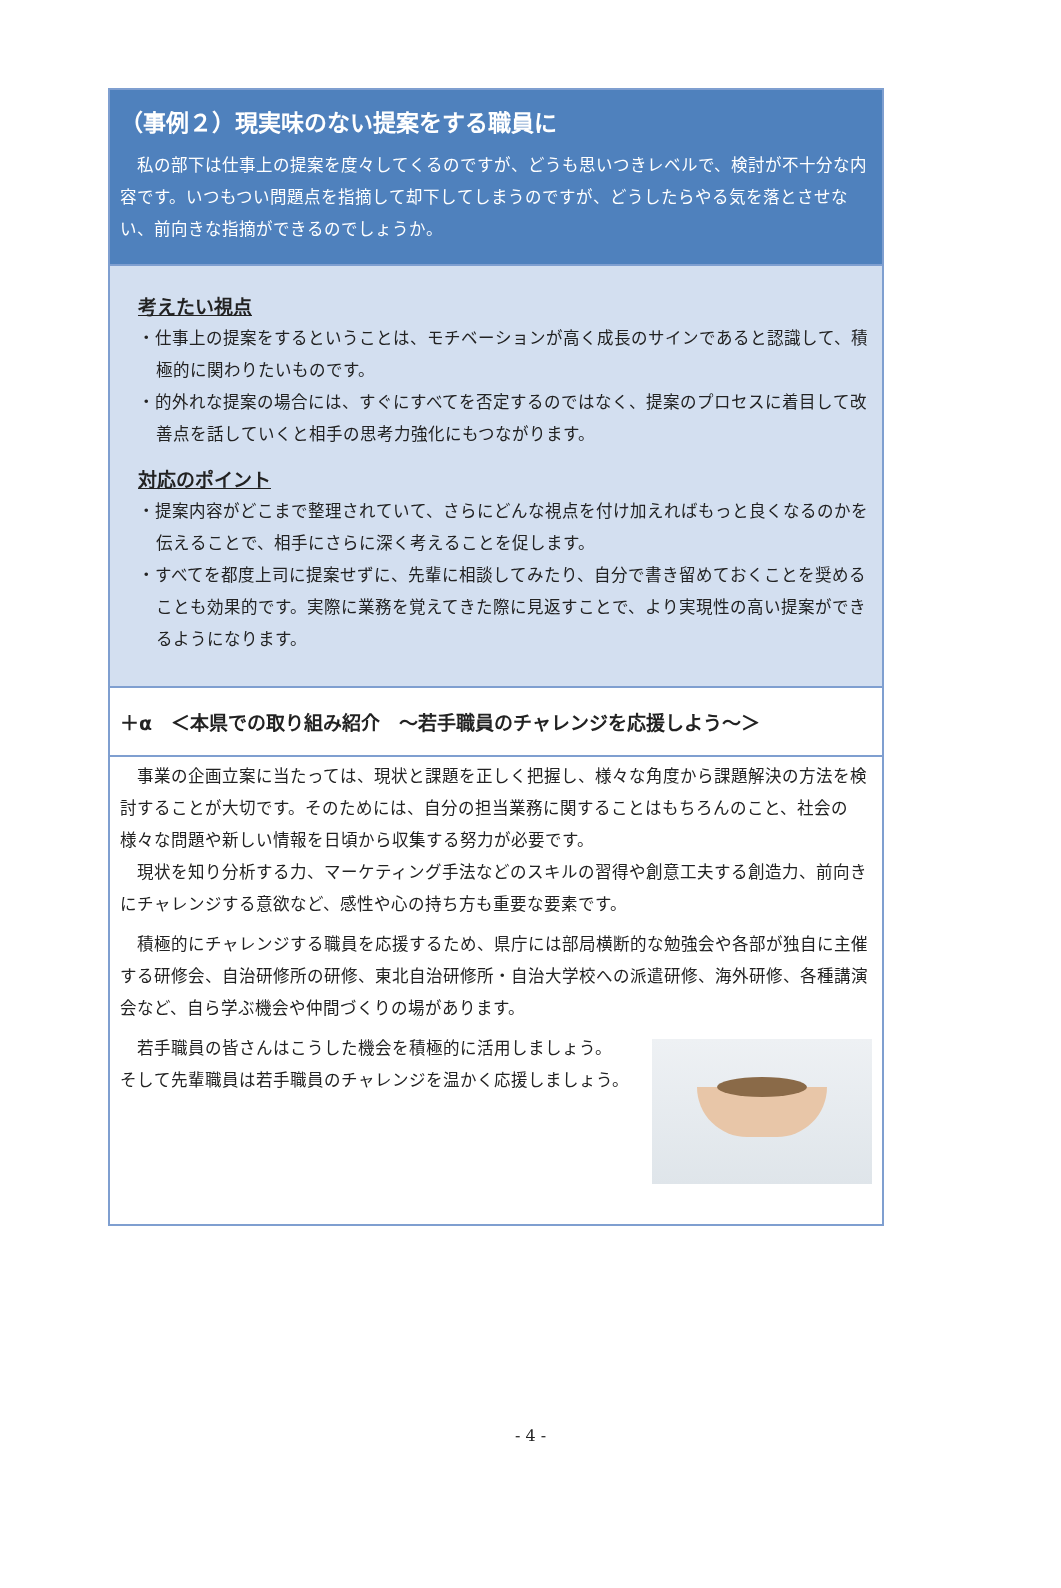（事例２）現実味のない提案をする職員に
私の部下は仕事上の提案を度々してくるのですが、どうも思いつきレベルで、検討が不十分な内容です。いつもつい問題点を指摘して却下してしまうのですが、どうしたらやる気を落とさせない、前向きな指摘ができるのでしょうか。
考えたい視点
・仕事上の提案をするということは、モチベーションが高く成長のサインであると認識して、積極的に関わりたいものです。
・的外れな提案の場合には、すぐにすべてを否定するのではなく、提案のプロセスに着目して改善点を話していくと相手の思考力強化にもつながります。
対応のポイント
・提案内容がどこまで整理されていて、さらにどんな視点を付け加えればもっと良くなるのかを伝えることで、相手にさらに深く考えることを促します。
・すべてを都度上司に提案せずに、先輩に相談してみたり、自分で書き留めておくことを奨めることも効果的です。実際に業務を覚えてきた際に見返すことで、より実現性の高い提案ができるようになります。
＋α　＜本県での取り組み紹介　～若手職員のチャレンジを応援しよう～＞
事業の企画立案に当たっては、現状と課題を正しく把握し、様々な角度から課題解決の方法を検討することが大切です。そのためには、自分の担当業務に関することはもちろんのこと、社会の様々な問題や新しい情報を日頃から収集する努力が必要です。
　現状を知り分析する力、マーケティング手法などのスキルの習得や創意工夫する創造力、前向きにチャレンジする意欲など、感性や心の持ち方も重要な要素です。
積極的にチャレンジする職員を応援するため、県庁には部局横断的な勉強会や各部が独自に主催する研修会、自治研修所の研修、東北自治研修所・自治大学校への派遣研修、海外研修、各種講演会など、自ら学ぶ機会や仲間づくりの場があります。
若手職員の皆さんはこうした機会を積極的に活用しましょう。
そして先輩職員は若手職員のチャレンジを温かく応援しましょう。
- 4 -